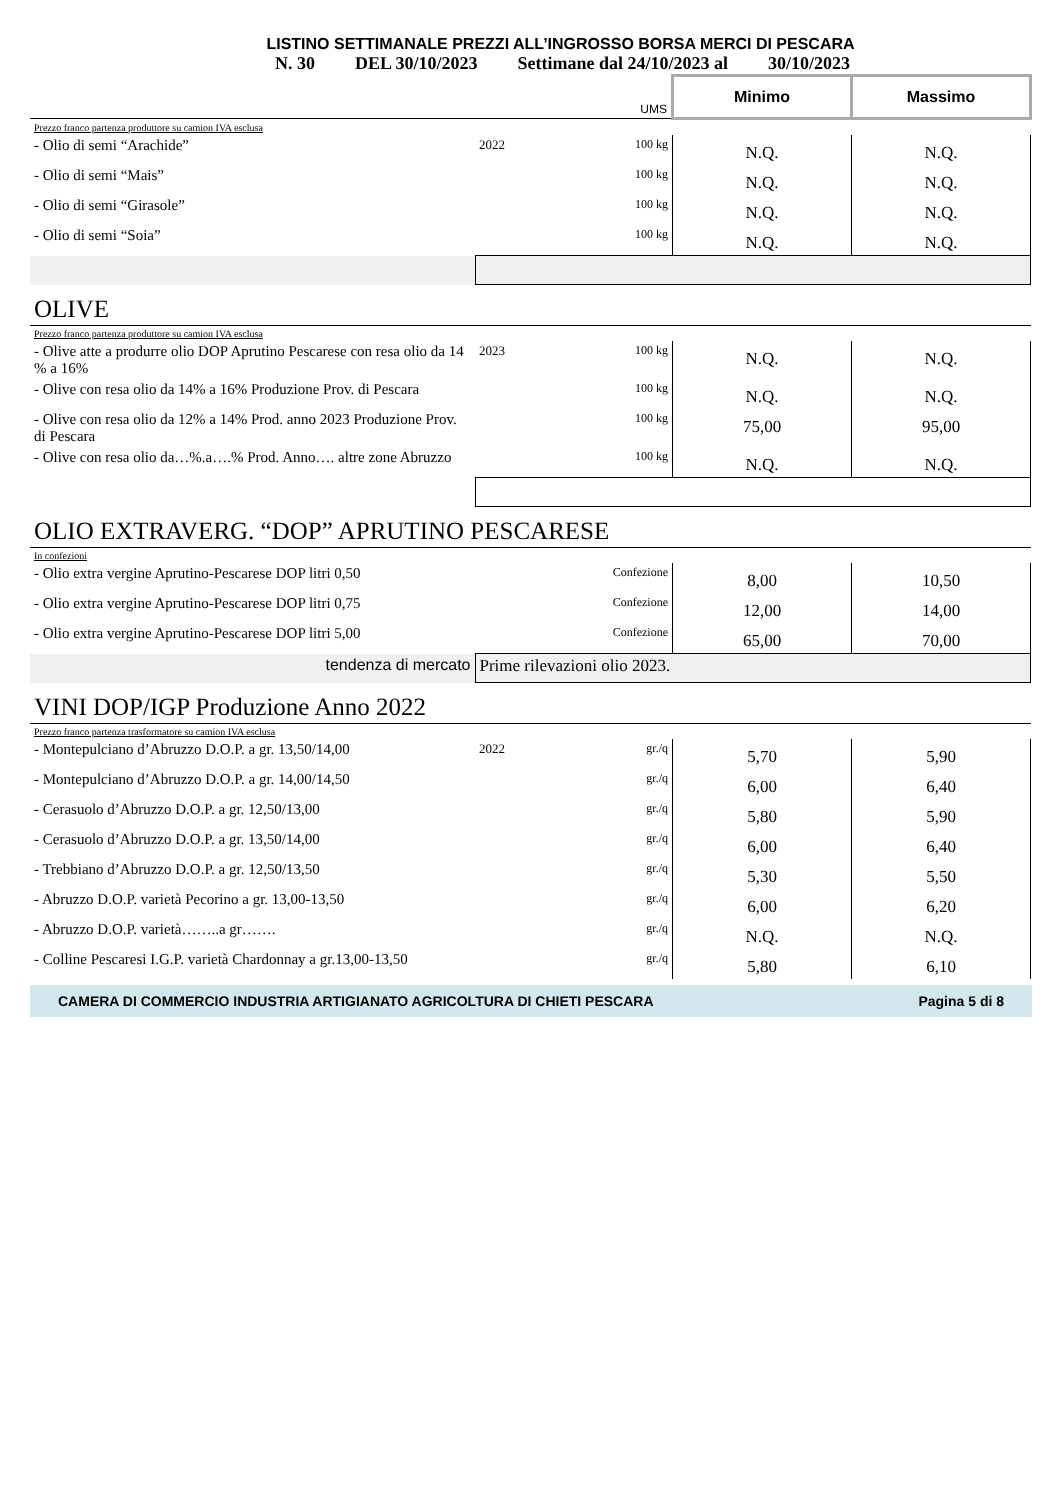LISTINO SETTIMANALE PREZZI ALL’INGROSSO BORSA MERCI DI PESCARA
N. 30 DEL 30/10/2023 Settimane dal 24/10/2023 al 30/10/2023
| | | UMS | Minimo | Massimo |
| Prezzo franco partenza produttore su camion IVA esclusa | | | | |
| - Olio di semi “Arachide” | 2022 | 100 kg | N.Q. | N.Q. |
| - Olio di semi “Mais” | | 100 kg | N.Q. | N.Q. |
| - Olio di semi “Girasole” | | 100 kg | N.Q. | N.Q. |
| - Olio di semi “Soia” | | 100 kg | N.Q. | N.Q. |
| OLIVE | | | | |
| Prezzo franco partenza produttore su camion IVA esclusa | | | | |
| - Olive atte a produrre olio DOP Aprutino Pescarese con resa olio da 14 % a 16% | 2023 | 100 kg | N.Q. | N.Q. |
| - Olive con resa olio da 14% a 16% Produzione Prov. di Pescara | | 100 kg | N.Q. | N.Q. |
| - Olive con resa olio da 12% a 14% Prod. anno 2023 Produzione Prov. di Pescara | | 100 kg | 75,00 | 95,00 |
| - Olive con resa olio da…%.a….% Prod. Anno…. altre zone Abruzzo | | 100 kg | N.Q. | N.Q. |
| OLIO EXTRAVERG. “DOP” APRUTINO PESCARESE | | | | |
| In confezioni | | | | |
| - Olio extra vergine Aprutino-Pescarese DOP litri 0,50 | | Confezione | 8,00 | 10,50 |
| - Olio extra vergine Aprutino-Pescarese DOP litri 0,75 | | Confezione | 12,00 | 14,00 |
| - Olio extra vergine Aprutino-Pescarese DOP litri 5,00 | | Confezione | 65,00 | 70,00 |
| tendenza di mercato | Prime rilevazioni olio 2023. | | | |
| VINI DOP/IGP Produzione Anno 2022 | | | | |
| Prezzo franco partenza trasformatore su camion IVA esclusa | | | | |
| - Montepulciano d’Abruzzo D.O.P. a gr. 13,50/14,00 | 2022 | gr./q | 5,70 | 5,90 |
| - Montepulciano d’Abruzzo D.O.P. a gr. 14,00/14,50 | | gr./q | 6,00 | 6,40 |
| - Cerasuolo d’Abruzzo D.O.P. a gr. 12,50/13,00 | | gr./q | 5,80 | 5,90 |
| - Cerasuolo d’Abruzzo D.O.P. a gr. 13,50/14,00 | | gr./q | 6,00 | 6,40 |
| - Trebbiano d’Abruzzo D.O.P. a gr. 12,50/13,50 | | gr./q | 5,30 | 5,50 |
| - Abruzzo D.O.P. varietà Pecorino a gr. 13,00-13,50 | | gr./q | 6,00 | 6,20 |
| - Abruzzo D.O.P. varietà……..a gr……. | | gr./q | N.Q. | N.Q. |
| - Colline Pescaresi I.G.P. varietà Chardonnay a gr.13,00-13,50 | | gr./q | 5,80 | 6,10 |
CAMERA DI COMMERCIO INDUSTRIA ARTIGIANATO AGRICOLTURA DI CHIETI PESCARA Pagina 5 di 8